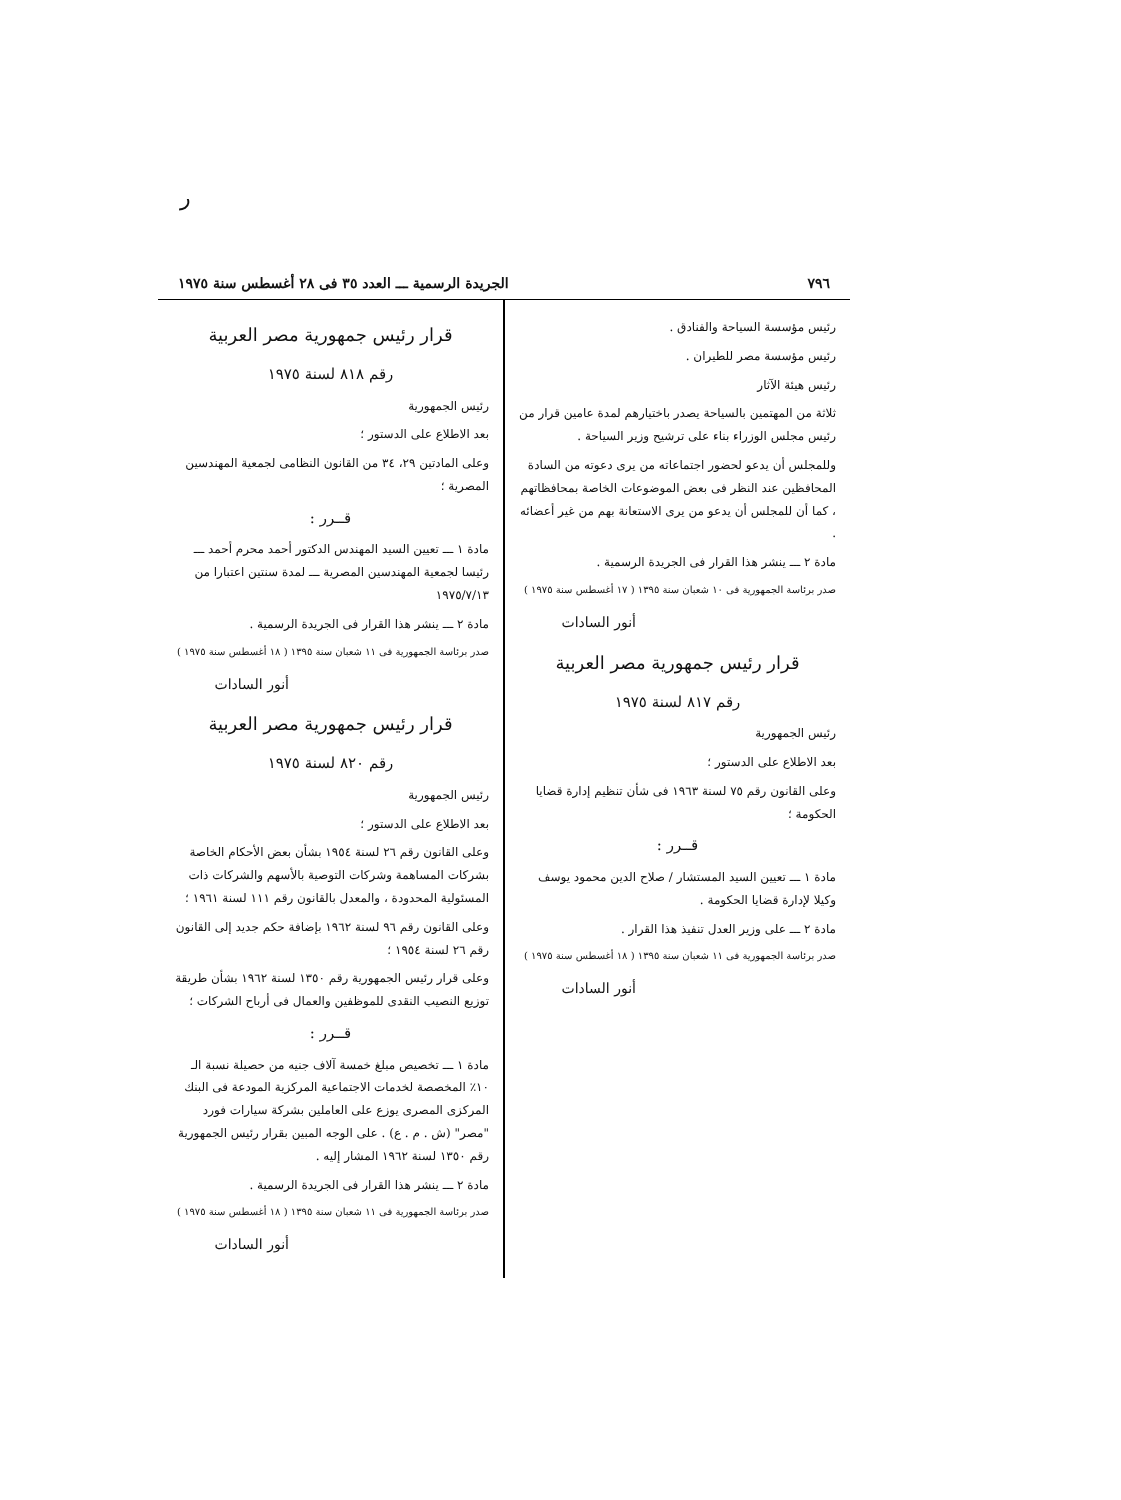ر
٧٩٦ الجريدة الرسمية ـــ العدد ٣٥ فى ٢٨ أغسطس سنة ١٩٧٥
رئيس مؤسسة السياحة والفنادق .
رئيس مؤسسة مصر للطيران .
رئيس هيئة الآثار
ثلاثة من المهتمين بالسياحة يصدر باختيارهم لمدة عامين قرار من رئيس مجلس الوزراء بناء على ترشيح وزير السياحة .
وللمجلس أن يدعو لحضور اجتماعاته من يرى دعوته من السادة المحافظين عند النظر فى بعض الموضوعات الخاصة بمحافظاتهم ، كما أن للمجلس أن يدعو من يرى الاستعانة بهم من غير أعضائه .
مادة ٢ ـــ ينشر هذا القرار فى الجريدة الرسمية .
صدر برئاسة الجمهورية فى ١٠ شعبان سنة ١٣٩٥ ( ١٧ أغسطس سنة ١٩٧٥ )
أنور السادات
قرار رئيس جمهورية مصر العربية
رقم ٨١٧ لسنة ١٩٧٥
رئيس الجمهورية
بعد الاطلاع على الدستور ؛
وعلى القانون رقم ٧٥ لسنة ١٩٦٣ فى شأن تنظيم إدارة قضايا الحكومة ؛
قــرر :
مادة ١ ـــ تعيين السيد المستشار / صلاح الدين محمود يوسف وكيلا لإدارة قضايا الحكومة .
مادة ٢ ـــ على وزير العدل تنفيذ هذا القرار .
صدر برئاسة الجمهورية فى ١١ شعبان سنة ١٣٩٥ ( ١٨ أغسطس سنة ١٩٧٥ )
أنور السادات
قرار رئيس جمهورية مصر العربية
رقم ٨١٨ لسنة ١٩٧٥
رئيس الجمهورية
بعد الاطلاع على الدستور ؛
وعلى المادتين ٢٩، ٣٤ من القانون النظامى لجمعية المهندسين المصرية ؛
قــرر :
مادة ١ ـــ تعيين السيد المهندس الدكتور أحمد محرم أحمد ـــ رئيسا لجمعية المهندسين المصرية ـــ لمدة سنتين اعتبارا من ١٩٧٥/٧/١٣
مادة ٢ ـــ ينشر هذا القرار فى الجريدة الرسمية .
صدر برئاسة الجمهورية فى ١١ شعبان سنة ١٣٩٥ ( ١٨ أغسطس سنة ١٩٧٥ )
أنور السادات
قرار رئيس جمهورية مصر العربية
رقم ٨٢٠ لسنة ١٩٧٥
رئيس الجمهورية
بعد الاطلاع على الدستور ؛
وعلى القانون رقم ٢٦ لسنة ١٩٥٤ بشأن بعض الأحكام الخاصة بشركات المساهمة وشركات التوصية بالأسهم والشركات ذات المسئولية المحدودة ، والمعدل بالقانون رقم ١١١ لسنة ١٩٦١ ؛
وعلى القانون رقم ٩٦ لسنة ١٩٦٢ بإضافة حكم جديد إلى القانون رقم ٢٦ لسنة ١٩٥٤ ؛
وعلى قرار رئيس الجمهورية رقم ١٣٥٠ لسنة ١٩٦٢ بشأن طريقة توزيع النصيب النقدى للموظفين والعمال فى أرباح الشركات ؛
قــرر :
مادة ١ ـــ تخصيص مبلغ خمسة آلاف جنيه من حصيلة نسبة الـ ١٠٪ المخصصة لخدمات الاجتماعية المركزية المودعة فى البنك المركزى المصرى يوزع على العاملين بشركة سيارات فورد "مصر" (ش . م . ع) . على الوجه المبين بقرار رئيس الجمهورية رقم ١٣٥٠ لسنة ١٩٦٢ المشار إليه .
مادة ٢ ـــ ينشر هذا القرار فى الجريدة الرسمية .
صدر برئاسة الجمهورية فى ١١ شعبان سنة ١٣٩٥ ( ١٨ أغسطس سنة ١٩٧٥ )
أنور السادات